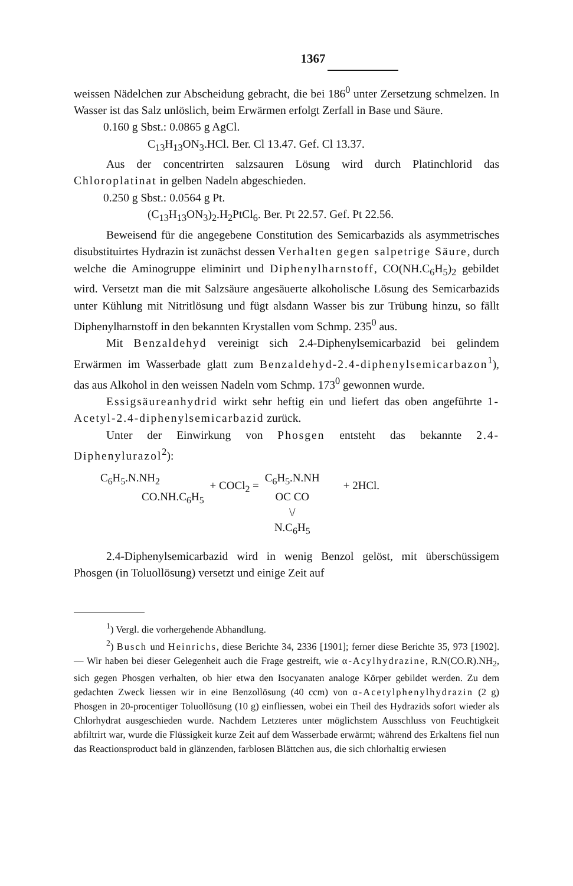1367
weissen Nädelchen zur Abscheidung gebracht, die bei 186<sup>0</sup> unter Zersetzung schmelzen. In Wasser ist das Salz unlöslich, beim Erwärmen erfolgt Zerfall in Base und Säure.
0.160 g Sbst.: 0.0865 g AgCl.
C<sub>13</sub>H<sub>13</sub>ON<sub>3</sub>.HCl. Ber. Cl 13.47. Gef. Cl 13.37.
Aus der concentrirten salzsauren Lösung wird durch Platinchlorid das Chloroplatinat in gelben Nadeln abgeschieden.
0.250 g Sbst.: 0.0564 g Pt.
(C<sub>13</sub>H<sub>13</sub>ON<sub>3</sub>)<sub>2</sub>.H<sub>2</sub>PtCl<sub>6</sub>. Ber. Pt 22.57. Gef. Pt 22.56.
Beweisend für die angegebene Constitution des Semicarbazids als asymmetrisches disubstituirtes Hydrazin ist zunächst dessen Verhalten gegen salpetrige Säure, durch welche die Aminogruppe eliminirt und Diphenylharnstoff, CO(NH.C<sub>6</sub>H<sub>5</sub>)<sub>2</sub> gebildet wird. Versetzt man die mit Salzsäure angesäuerte alkoholische Lösung des Semicarbazids unter Kühlung mit Nitritlösung und fügt alsdann Wasser bis zur Trübung hinzu, so fällt Diphenylharnstoff in den bekannten Krystallen vom Schmp. 235<sup>0</sup> aus.
Mit Benzaldehyd vereinigt sich 2.4-Diphenylsemicarbazid bei gelindem Erwärmen im Wasserbade glatt zum Benzaldehyd-2.4-diphenylsemicarbazon<sup>1</sup>), das aus Alkohol in den weissen Nadeln vom Schmp. 173<sup>0</sup> gewonnen wurde.
Essigsäureanhydrid wirkt sehr heftig ein und liefert das oben angeführte 1-Acetyl-2.4-diphenylsemicarbazid zurück.
Unter der Einwirkung von Phosgen entsteht das bekannte 2.4-Diphenylurazol<sup>2</sup>):
C<sub>6</sub>H<sub>5</sub>.N.NH<sub>2</sub>
CO.NH.C<sub>6</sub>H<sub>5</sub>
+ COCl<sub>2</sub> =
C<sub>6</sub>H<sub>5</sub>.N.NH
OC CO
\/
N.C<sub>6</sub>H<sub>5</sub>
+ 2HCl.
2.4-Diphenylsemicarbazid wird in wenig Benzol gelöst, mit überschüssigem Phosgen (in Toluollösung) versetzt und einige Zeit auf
<sup>1</sup>) Vergl. die vorhergehende Abhandlung.
<sup>2</sup>) Busch und Heinrichs, diese Berichte 34, 2336 [1901]; ferner diese Berichte 35, 973 [1902]. — Wir haben bei dieser Gelegenheit auch die Frage gestreift, wie α-Acylhydrazine, R.N(CO.R).NH<sub>2</sub>, sich gegen Phosgen verhalten, ob hier etwa den Isocyanaten analoge Körper gebildet werden. Zu dem gedachten Zweck liessen wir in eine Benzollösung (40 ccm) von α-Acetylphenylhydrazin (2 g) Phosgen in 20-procentiger Toluollösung (10 g) einfliessen, wobei ein Theil des Hydrazids sofort wieder als Chlorhydrat ausgeschieden wurde. Nachdem Letzteres unter möglichstem Ausschluss von Feuchtigkeit abfiltrirt war, wurde die Flüssigkeit kurze Zeit auf dem Wasserbade erwärmt; während des Erkaltens fiel nun das Reactionsproduct bald in glänzenden, farblosen Blättchen aus, die sich chlorhaltig erwiesen